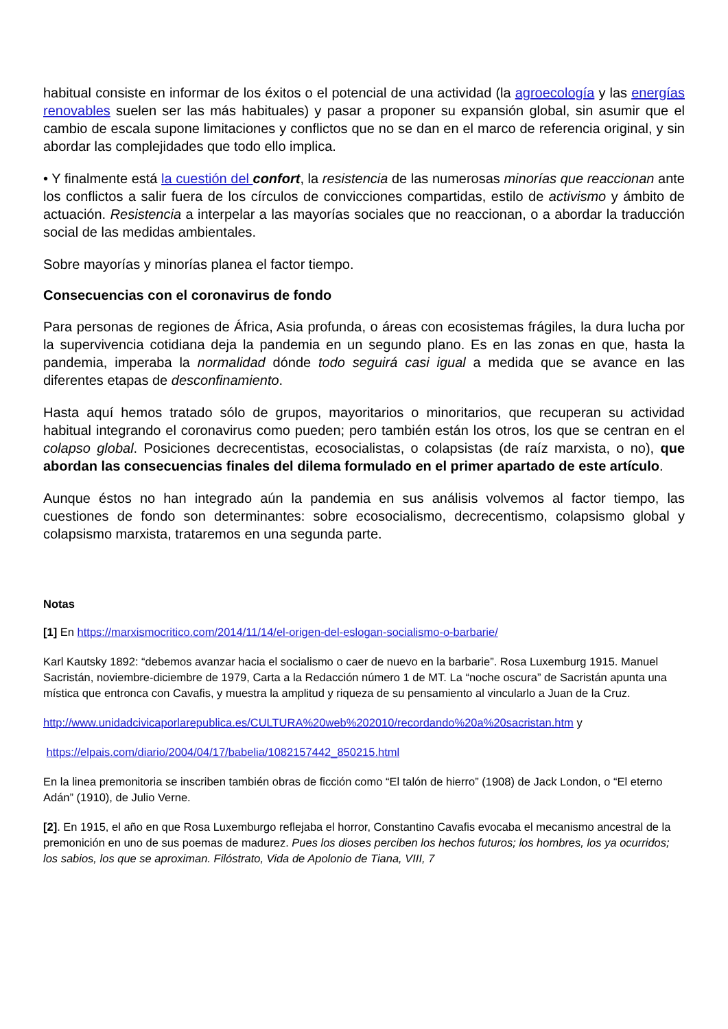habitual consiste en informar de los éxitos o el potencial de una actividad (la agroecología y las energías renovables suelen ser las más habituales) y pasar a proponer su expansión global, sin asumir que el cambio de escala supone limitaciones y conflictos que no se dan en el marco de referencia original, y sin abordar las complejidades que todo ello implica.
• Y finalmente está la cuestión del confort, la resistencia de las numerosas minorías que reaccionan ante los conflictos a salir fuera de los círculos de convicciones compartidas, estilo de activismo y ámbito de actuación. Resistencia a interpelar a las mayorías sociales que no reaccionan, o a abordar la traducción social de las medidas ambientales.
Sobre mayorías y minorías planea el factor tiempo.
Consecuencias con el coronavirus de fondo
Para personas de regiones de África, Asia profunda, o áreas con ecosistemas frágiles, la dura lucha por la supervivencia cotidiana deja la pandemia en un segundo plano. Es en las zonas en que, hasta la pandemia, imperaba la normalidad dónde todo seguirá casi igual a medida que se avance en las diferentes etapas de desconfinamiento.
Hasta aquí hemos tratado sólo de grupos, mayoritarios o minoritarios, que recuperan su actividad habitual integrando el coronavirus como pueden; pero también están los otros, los que se centran en el colapso global. Posiciones decrecentistas, ecosocialistas, o colapsistas (de raíz marxista, o no), que abordan las consecuencias finales del dilema formulado en el primer apartado de este artículo.
Aunque éstos no han integrado aún la pandemia en sus análisis volvemos al factor tiempo, las cuestiones de fondo son determinantes: sobre ecosocialismo, decrecentismo, colapsismo global y colapsismo marxista, trataremos en una segunda parte.
Notas
[1] En https://marxismocritico.com/2014/11/14/el-origen-del-eslogan-socialismo-o-barbarie/
Karl Kautsky 1892: “debemos avanzar hacia el socialismo o caer de nuevo en la barbarie”. Rosa Luxemburg 1915. Manuel Sacristán, noviembre-diciembre de 1979, Carta a la Redacción número 1 de MT. La “noche oscura” de Sacristán apunta una mística que entronca con Cavafis, y muestra la amplitud y riqueza de su pensamiento al vincularlo a Juan de la Cruz.
http://www.unidadcivicaporlarepublica.es/CULTURA%20web%202010/recordando%20a%20sacristan.htm y
https://elpais.com/diario/2004/04/17/babelia/1082157442_850215.html
En la linea premonitoria se inscriben también obras de ficción como “El talón de hierro” (1908) de Jack London, o “El eterno Adán” (1910), de Julio Verne.
[2]. En 1915, el año en que Rosa Luxemburgo reflejaba el horror, Constantino Cavafis evocaba el mecanismo ancestral de la premonición en uno de sus poemas de madurez. Pues los dioses perciben los hechos futuros; los hombres, los ya ocurridos; los sabios, los que se aproximan. Filóstrato, Vida de Apolonio de Tiana, VIII, 7